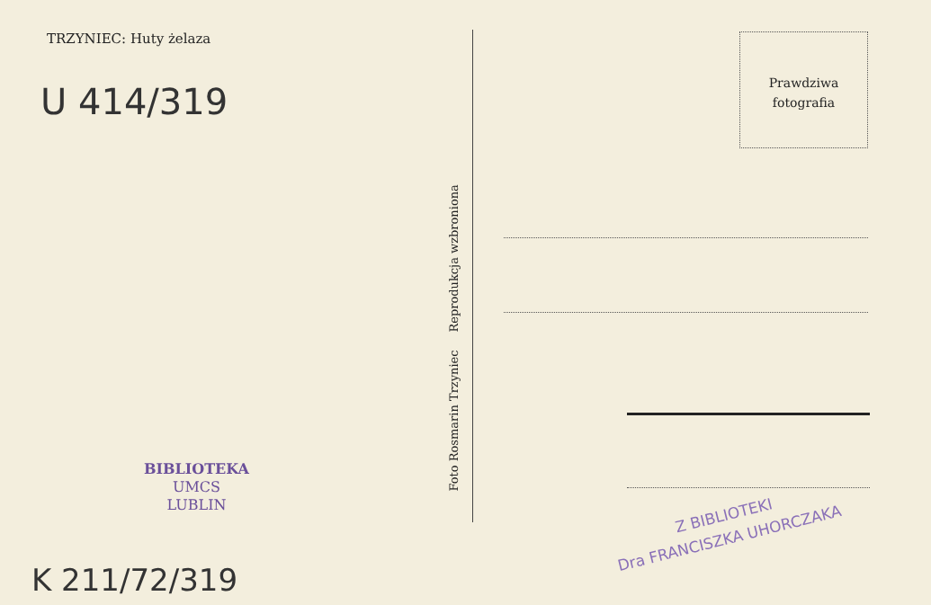TRZYNIEC: Huty żelaza
U 414/319
BIBLIOTEKA
UMCS
LUBLIN
K 211/72/319
Foto Rosmarin Trzyniec Reprodukcja wzbroniona
Prawdziwa
fotografia
Z BIBLIOTEKI
Dra FRANCISZKA UHORCZAKA